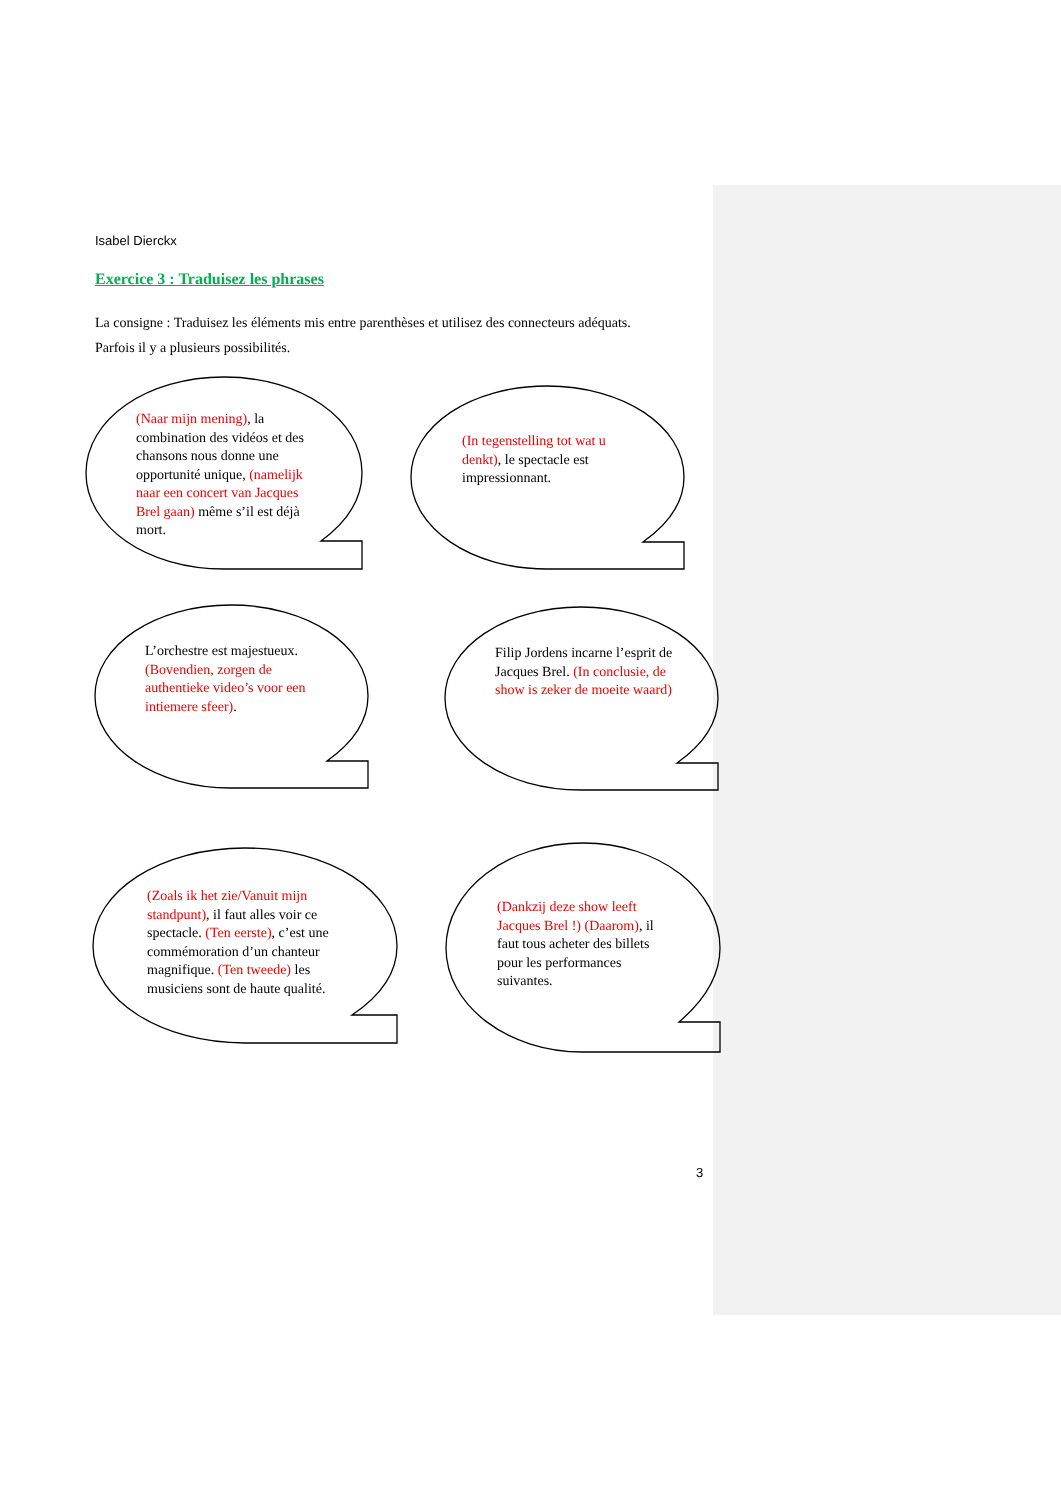Isabel Dierckx
Exercice 3 : Traduisez les phrases
La consigne : Traduisez les éléments mis entre parenthèses et utilisez des connecteurs adéquats.
Parfois il y a plusieurs possibilités.
(Naar mijn mening), la combination des vidéos et des chansons nous donne une opportunité unique, (namelijk naar een concert van Jacques Brel gaan) même s’il est déjà mort.
(In tegenstelling tot wat u denkt), le spectacle est impressionnant.
L’orchestre est majestueux. (Bovendien, zorgen de authentieke video’s voor een intiemere sfeer).
Filip Jordens incarne l’esprit de Jacques Brel. (In conclusie, de show is zeker de moeite waard)
(Zoals ik het zie/Vanuit mijn standpunt), il faut alles voir ce spectacle. (Ten eerste), c’est une commémoration d’un chanteur magnifique. (Ten tweede) les musiciens sont de haute qualité.
(Dankzij deze show leeft Jacques Brel !) (Daarom), il faut tous acheter des billets pour les performances suivantes.
3